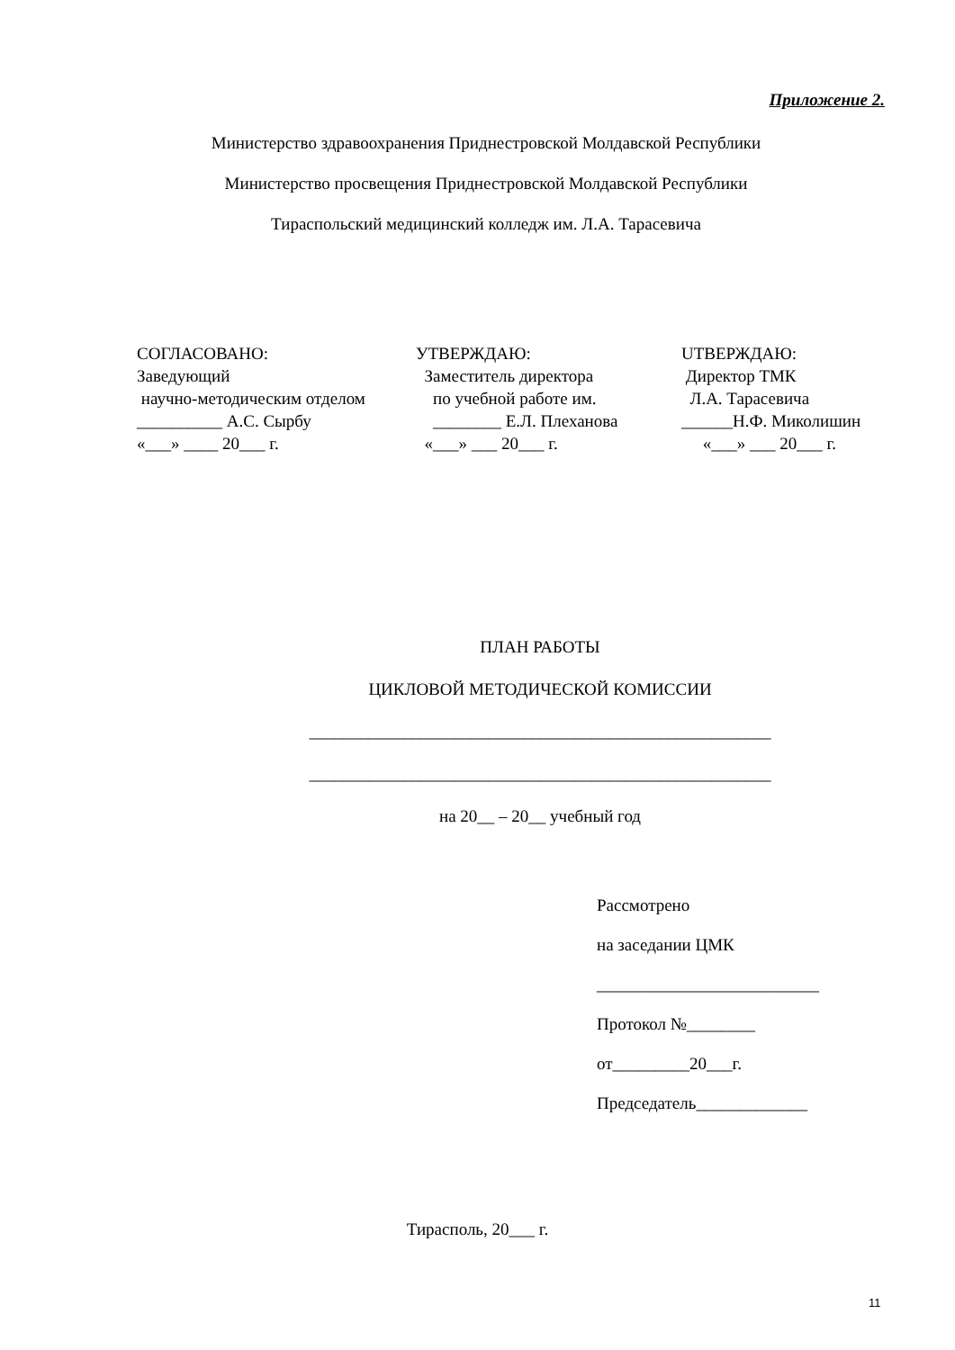Приложение 2.
Министерство здравоохранения Приднестровской Молдавской Республики
Министерство просвещения Приднестровской Молдавской Республики
Тираспольский медицинский колледж им. Л.А. Тарасевича
СОГЛАСОВАНО: Заведующий научно-методическим отделом __________ А.С. Сырбу «___» ____ 20___ г.
УТВЕРЖДАЮ: Заместитель директора по учебной работе им. ________ Е.Л. Плеханова «___» ___ 20___ г.
UТВЕРЖДАЮ: Директор ТМК Л.А. Тарасевича ______Н.Ф. Миколишин «___» ___ 20___ г.
ПЛАН РАБОТЫ
ЦИКЛОВОЙ МЕТОДИЧЕСКОЙ КОМИССИИ
______________________________________________________
______________________________________________________
на 20__ – 20__ учебный год
Рассмотрено
на заседании ЦМК
__________________________
Протокол №________
от_________20___г.
Председатель_____________
Тирасполь, 20___ г.
11